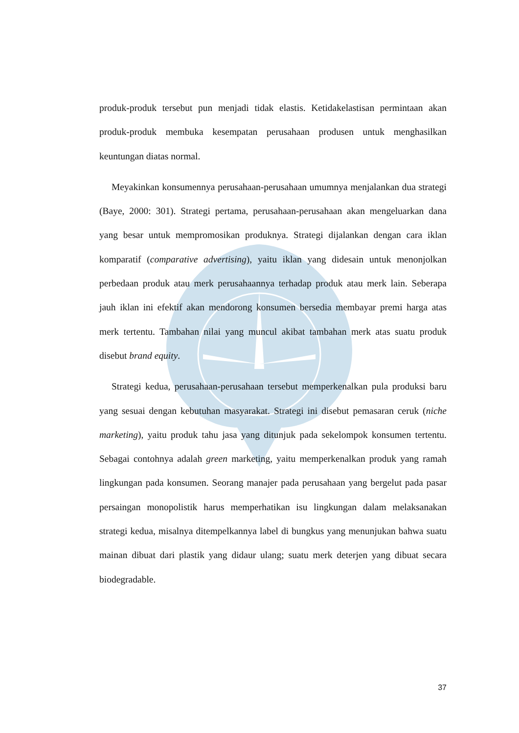produk-produk tersebut pun menjadi tidak elastis. Ketidakelastisan permintaan akan produk-produk membuka kesempatan perusahaan produsen untuk menghasilkan keuntungan diatas normal.
Meyakinkan konsumennya perusahaan-perusahaan umumnya menjalankan dua strategi (Baye, 2000: 301). Strategi pertama, perusahaan-perusahaan akan mengeluarkan dana yang besar untuk mempromosikan produknya. Strategi dijalankan dengan cara iklan komparatif (comparative advertising), yaitu iklan yang didesain untuk menonjolkan perbedaan produk atau merk perusahaannya terhadap produk atau merk lain. Seberapa jauh iklan ini efektif akan mendorong konsumen bersedia membayar premi harga atas merk tertentu. Tambahan nilai yang muncul akibat tambahan merk atas suatu produk disebut brand equity.
Strategi kedua, perusahaan-perusahaan tersebut memperkenalkan pula produksi baru yang sesuai dengan kebutuhan masyarakat. Strategi ini disebut pemasaran ceruk (niche marketing), yaitu produk tahu jasa yang ditunjuk pada sekelompok konsumen tertentu. Sebagai contohnya adalah green marketing, yaitu memperkenalkan produk yang ramah lingkungan pada konsumen. Seorang manajer pada perusahaan yang bergelut pada pasar persaingan monopolistik harus memperhatikan isu lingkungan dalam melaksanakan strategi kedua, misalnya ditempelkannya label di bungkus yang menunjukan bahwa suatu mainan dibuat dari plastik yang didaur ulang; suatu merk deterjen yang dibuat secara biodegradable.
37